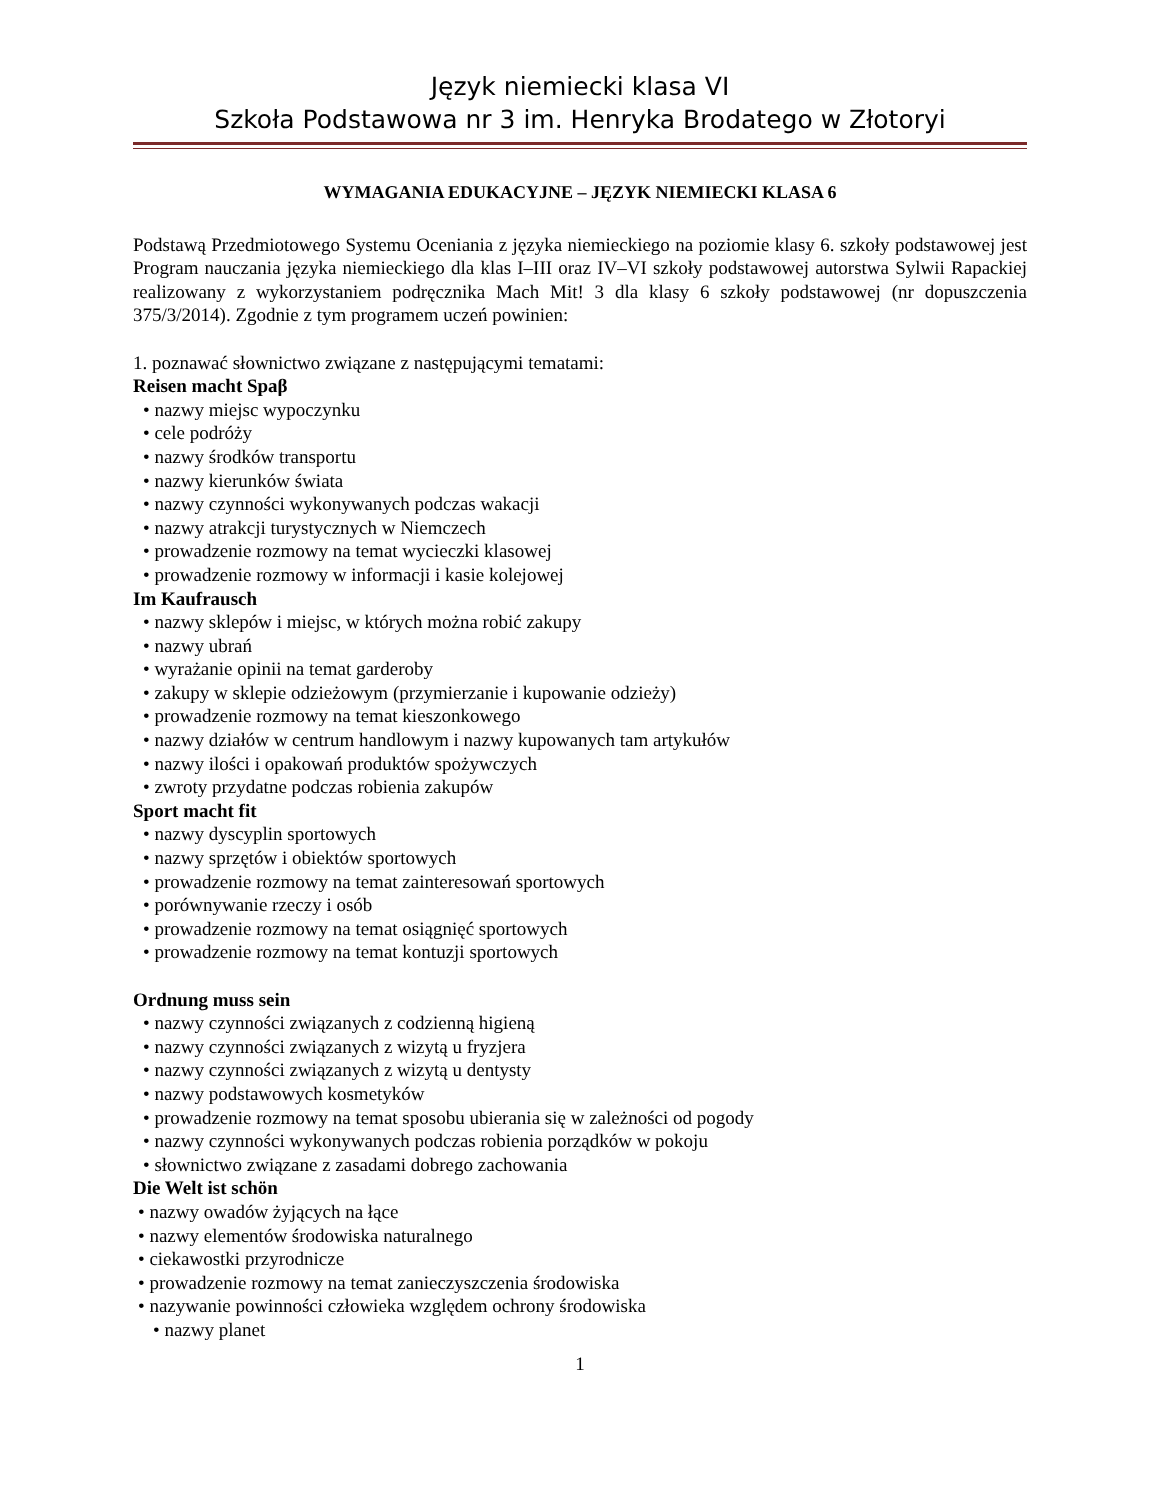Język niemiecki klasa VI
Szkoła Podstawowa nr 3 im. Henryka Brodatego w Złotoryi
WYMAGANIA EDUKACYJNE – JĘZYK NIEMIECKI KLASA 6
Podstawą Przedmiotowego Systemu Oceniania z języka niemieckiego na poziomie klasy 6. szkoły podstawowej jest Program nauczania języka niemieckiego dla klas I–III oraz IV–VI szkoły podstawowej autorstwa Sylwii Rapackiej realizowany z wykorzystaniem podręcznika Mach Mit! 3 dla klasy 6 szkoły podstawowej (nr dopuszczenia 375/3/2014). Zgodnie z tym programem uczeń powinien:
1. poznawać słownictwo związane z następującymi tematami:
Reisen macht Spaβ
• nazwy miejsc wypoczynku
• cele podróży
• nazwy środków transportu
• nazwy kierunków świata
• nazwy czynności wykonywanych podczas wakacji
• nazwy atrakcji turystycznych w Niemczech
• prowadzenie rozmowy na temat wycieczki klasowej
• prowadzenie rozmowy w informacji i kasie kolejowej
Im Kaufrausch
• nazwy sklepów i miejsc, w których można robić zakupy
• nazwy ubrań
• wyrażanie opinii na temat garderoby
• zakupy w sklepie odzieżowym (przymierzanie i kupowanie odzieży)
• prowadzenie rozmowy na temat kieszonkowego
• nazwy działów w centrum handlowym i nazwy kupowanych tam artykułów
• nazwy ilości i opakowań produktów spożywczych
• zwroty przydatne podczas robienia zakupów
Sport macht fit
• nazwy dyscyplin sportowych
• nazwy sprzętów i obiektów sportowych
• prowadzenie rozmowy na temat zainteresowań sportowych
• porównywanie rzeczy i osób
• prowadzenie rozmowy na temat osiągnięć sportowych
• prowadzenie rozmowy na temat kontuzji sportowych
Ordnung muss sein
• nazwy czynności związanych z codzienną higieną
• nazwy czynności związanych z wizytą u fryzjera
• nazwy czynności związanych z wizytą u dentysty
• nazwy podstawowych kosmetyków
• prowadzenie rozmowy na temat sposobu ubierania się w zależności od pogody
• nazwy czynności wykonywanych podczas robienia porządków w pokoju
• słownictwo związane z zasadami dobrego zachowania
Die Welt ist schön
• nazwy owadów żyjących na łące
• nazwy elementów środowiska naturalnego
• ciekawostki przyrodnicze
• prowadzenie rozmowy na temat zanieczyszczenia środowiska
• nazywanie powinności człowieka względem ochrony środowiska
• nazwy planet
1